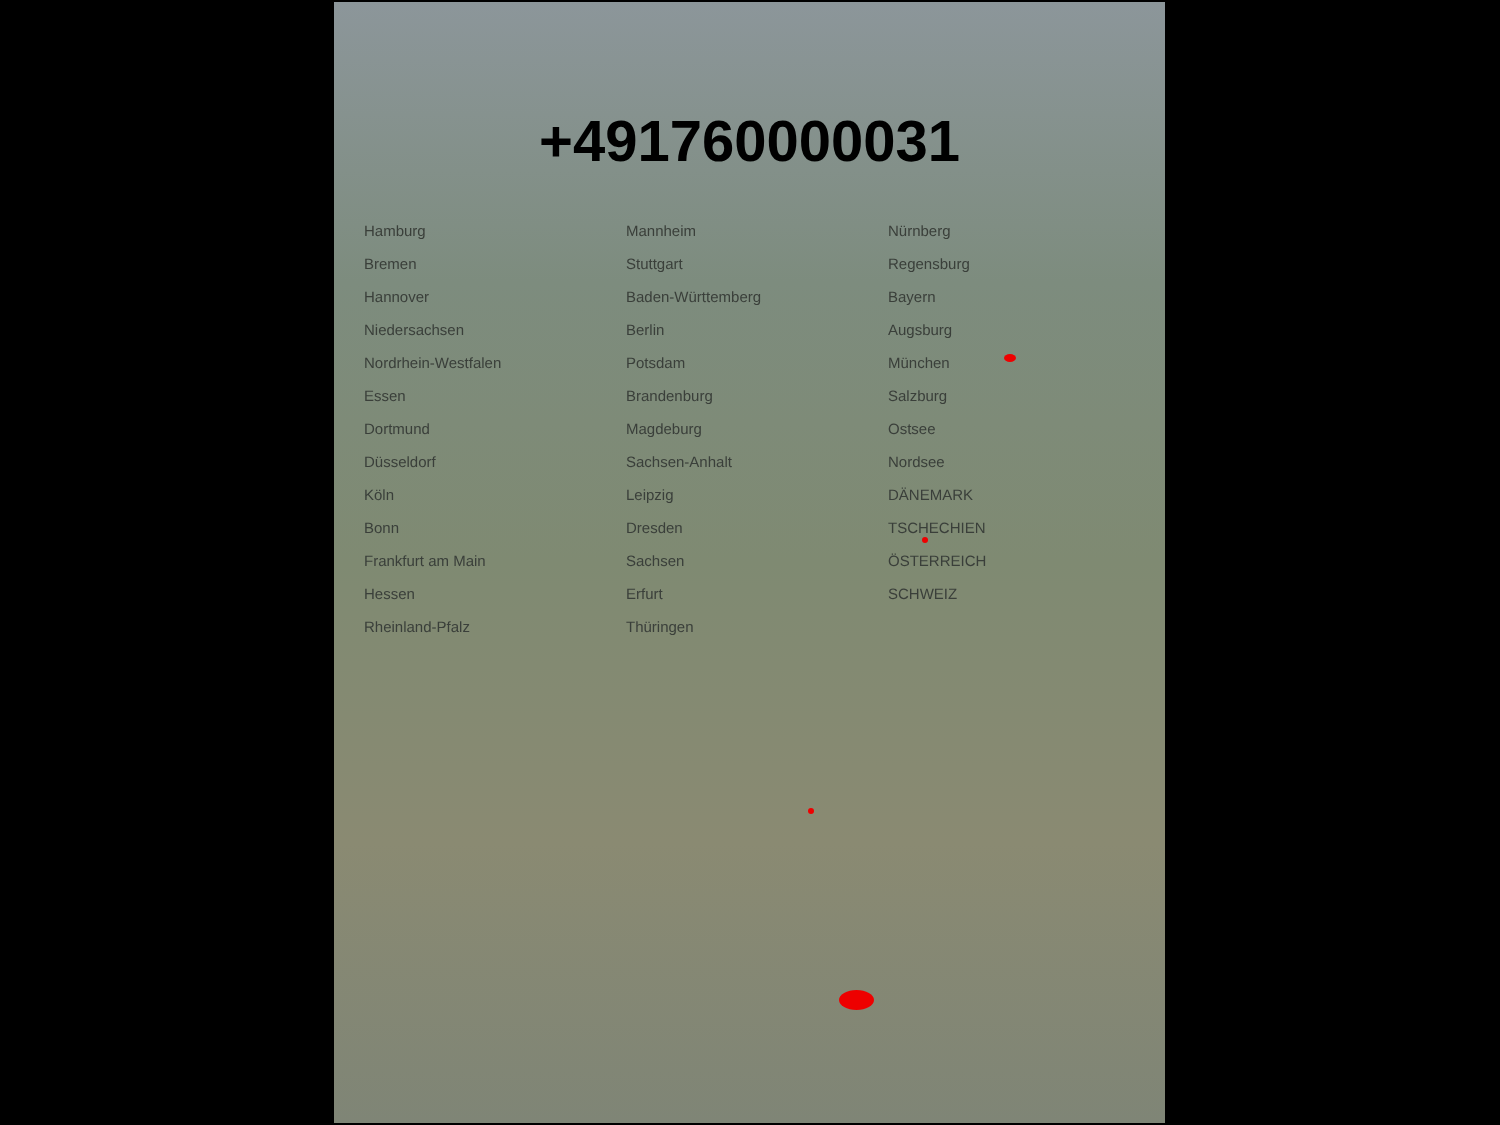+491760000031
Hamburg
Bremen
Hannover
Niedersachsen
Nordrhein-Westfalen
Essen
Dortmund
Düsseldorf
Köln
Bonn
Frankfurt am Main
Hessen
Rheinland-Pfalz
Mannheim
Stuttgart
Baden-Württemberg
Berlin
Potsdam
Brandenburg
Magdeburg
Sachsen-Anhalt
Leipzig
Dresden
Sachsen
Erfurt
Thüringen
Nürnberg
Regensburg
Bayern
Augsburg
München
Salzburg
Ostsee
Nordsee
DÄNEMARK
TSCHECHIEN
ÖSTERREICH
SCHWEIZ